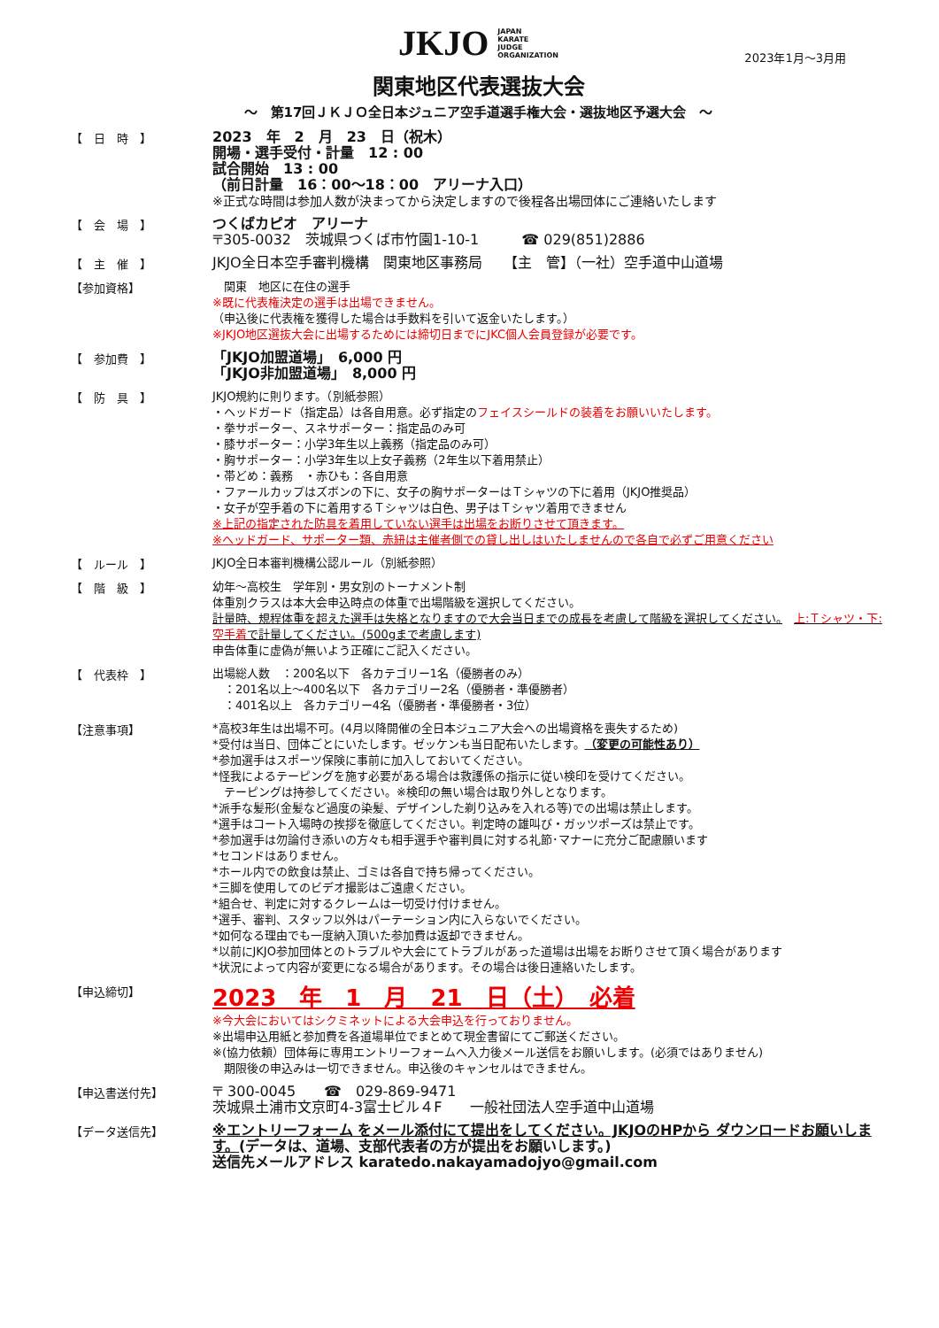JKJO JAPAN
KARATE
JUDGE
ORGANIZATION
2023年1月～3月用
関東地区代表選抜大会
～　第17回ＪＫＪＯ全日本ジュニア空手道選手権大会・選抜地区予選大会　～
【　日　時　】
2023　年　2　月　23　日（祝木）
開場・選手受付・計量　12 : 00
試合開始　13 : 00
（前日計量　16：00～18：00　アリーナ入口）
※正式な時間は参加人数が決まってから決定しますので後程各出場団体にご連絡いたします
【　会　場　】
つくばカピオ　アリーナ
〒305-0032　茨城県つくば市竹園1-10-1　　　☎ 029(851)2886
【　主　催　】
JKJO全日本空手審判機構　関東地区事務局　　【主　管】（一社）空手道中山道場
【参加資格】
　関東　地区に在住の選手
※既に代表権決定の選手は出場できません。
（申込後に代表権を獲得した場合は手数料を引いて返金いたします。）
※JKJO地区選抜大会に出場するためには締切日までにJKC個人会員登録が必要です。
【　参加費　】
「JKJO加盟道場」　6,000 円
「JKJO非加盟道場」　8,000 円
【　防　具　】
JKJO規約に則ります。（別紙参照）
・ヘッドガード（指定品）は各自用意。必ず指定のフェイスシールドの装着をお願いいたします。
・拳サポーター、スネサポーター：指定品のみ可
・膝サポーター：小学3年生以上義務（指定品のみ可）
・胸サポーター：小学3年生以上女子義務（2年生以下着用禁止）
・帯どめ：義務　・赤ひも：各自用意
・ファールカップはズボンの下に、女子の胸サポーターはＴシャツの下に着用（JKJO推奨品）
・女子が空手着の下に着用するＴシャツは白色、男子はＴシャツ着用できません
※上記の指定された防具を着用していない選手は出場をお断りさせて頂きます。
※ヘッドガード、サポーター類、赤紐は主催者側での貸し出しはいたしませんので各自で必ずご用意ください
【　ルール　】
JKJO全日本審判機構公認ルール（別紙参照）
【　階　級　】
幼年～高校生　学年別・男女別のトーナメント制
体重別クラスは本大会申込時点の体重で出場階級を選択してください。
計量時、規程体重を超えた選手は失格となりますので大会当日までの成長を考慮して階級を選択してください。　上:Ｔシャツ・下:空手着で計量してください。(500gまで考慮します)
申告体重に虚偽が無いよう正確にご記入ください。
【　代表枠　】
出場総人数　：200名以下　各カテゴリー1名（優勝者のみ）
　：201名以上～400名以下　各カテゴリー2名（優勝者・準優勝者）
　：401名以上　各カテゴリー4名（優勝者・準優勝者・3位）
【注意事項】
*高校3年生は出場不可。(4月以降開催の全日本ジュニア大会への出場資格を喪失するため)
*受付は当日、団体ごとにいたします。ゼッケンも当日配布いたします。（変更の可能性あり）
*参加選手はスポーツ保険に事前に加入しておいてください。
*怪我によるテーピングを施す必要がある場合は救護係の指示に従い検印を受けてください。
　テーピングは持参してください。※検印の無い場合は取り外しとなります。
*派手な髪形(金髪など過度の染髪、デザインした剃り込みを入れる等)での出場は禁止します。
*選手はコート入場時の挨拶を徹底してください。判定時の雄叫び・ガッツポーズは禁止です。
*参加選手は勿論付き添いの方々も相手選手や審判員に対する礼節･マナーに充分ご配慮願います
*セコンドはありません。
*ホール内での飲食は禁止、ゴミは各自で持ち帰ってください。
*三脚を使用してのビデオ撮影はご遠慮ください。
*組合せ、判定に対するクレームは一切受け付けません。
*選手、審判、スタッフ以外はパーテーション内に入らないでください。
*如何なる理由でも一度納入頂いた参加費は返却できません。
*以前にJKJO参加団体とのトラブルや大会にてトラブルがあった道場は出場をお断りさせて頂く場合があります
*状況によって内容が変更になる場合があります。その場合は後日連絡いたします。
【申込締切】
2023　年　1　月　21　日（土）　必着
※今大会においてはシクミネットによる大会申込を行っておりません。
※出場申込用紙と参加費を各道場単位でまとめて現金書留にてご郵送ください。
※(協力依頼）団体毎に専用エントリーフォームへ入力後メール送信をお願いします。(必須ではありません)
　期限後の申込みは一切できません。申込後のキャンセルはできません。
【申込書送付先】
〒 300-0045　　☎　029-869-9471
茨城県土浦市文京町4-3富士ビル４F　　一般社団法人空手道中山道場
【データ送信先】
※エントリーフォーム をメール添付にて提出をしてください。JKJOのHPから ダウンロードお願いします。(データは、道場、支部代表者の方が提出をお願いします。)
送信先メールアドレス karatedo.nakayamadojyo@gmail.com